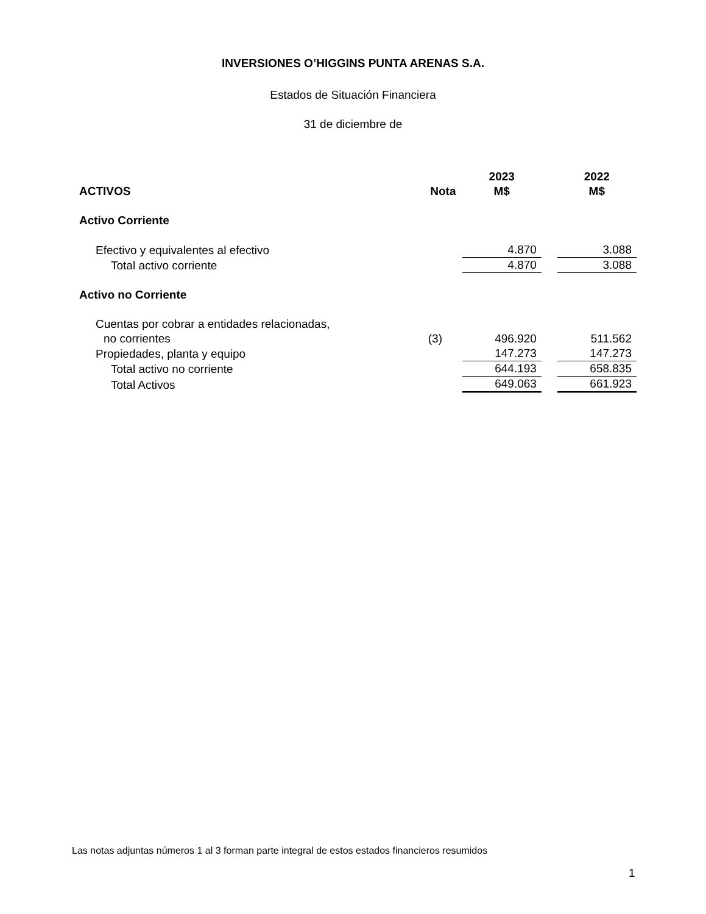INVERSIONES O’HIGGINS PUNTA ARENAS S.A.
Estados de Situación Financiera
31 de diciembre de
| | | 2023 | | 2022 |
| --- | --- | --- | --- | --- |
| ACTIVOS | Nota | M$ | | M$ |
| Activo Corriente | | | | |
| Efectivo y equivalentes al efectivo | | 4.870 | | 3.088 |
| Total activo corriente | | 4.870 | | 3.088 |
| Activo no Corriente | | | | |
| Cuentas por cobrar a entidades relacionadas, | | | | |
| no corrientes | (3) | 496.920 | | 511.562 |
| Propiedades, planta y equipo | | 147.273 | | 147.273 |
| Total activo no corriente | | 644.193 | | 658.835 |
| Total Activos | | 649.063 | | 661.923 |
Las notas adjuntas números 1 al 3 forman parte integral de estos estados financieros resumidos
1